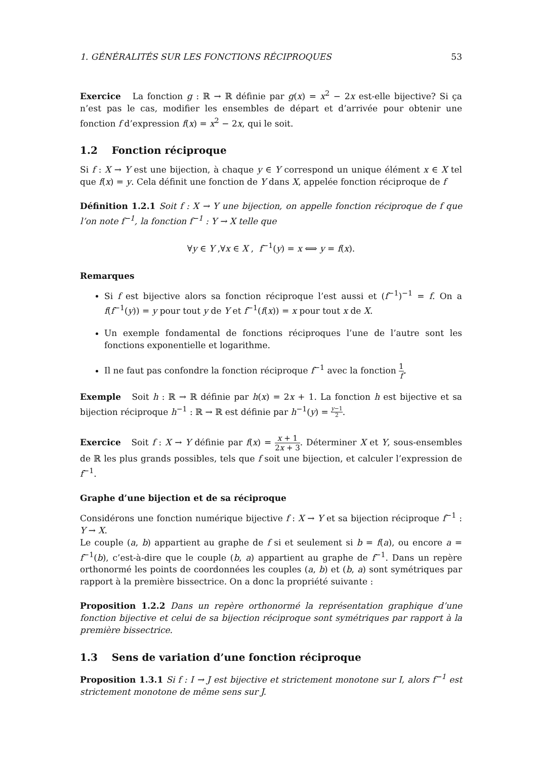1. GÉNÉRALITÉS SUR LES FONCTIONS RÉCIPROQUES 53
Exercice La fonction g : ℝ → ℝ définie par g(x) = x<sup>2</sup> − 2x est-elle bijective? Si ça n’est pas le cas, modifier les ensembles de départ et d’arrivée pour obtenir une fonction f d’expression f(x) = x<sup>2</sup> − 2x, qui le soit.
1.2 Fonction réciproque
Si f : X → Y est une bijection, à chaque y ∈ Y correspond un unique élément x ∈ X tel que f(x) = y. Cela définit une fonction de Y dans X, appelée fonction réciproque de f
Définition 1.2.1 Soit f : X → Y une bijection, on appelle fonction réciproque de f que l’on note f<sup>−1</sup>, la fonction f<sup>−1</sup> : Y → X telle que
∀y ∈ Y ,∀x ∈ X , f<sup>−1</sup>(y) = x ⟺ y = f(x).
Remarques
Si f est bijective alors sa fonction réciproque l’est aussi et (f<sup>−1</sup>)<sup>−1</sup> = f. On a f(f<sup>−1</sup>(y)) = y pour tout y de Y et f<sup>−1</sup>(f(x)) = x pour tout x de X.
Un exemple fondamental de fonctions réciproques l’une de l’autre sont les fonctions exponentielle et logarithme.
Il ne faut pas confondre la fonction réciproque f<sup>−1</sup> avec la fonction 1 f.
Exemple Soit h : ℝ → ℝ définie par h(x) = 2x + 1. La fonction h est bijective et sa bijection réciproque h<sup>−1</sup> : ℝ → ℝ est définie par h<sup>−1</sup>(y) = y−1 2.
Exercice Soit f : X → Y définie par f(x) = x + 1 2x + 3. Déterminer X et Y, sous-ensembles de ℝ les plus grands possibles, tels que f soit une bijection, et calculer l’expression de f<sup>−1</sup>.
Graphe d’une bijection et de sa réciproque
Considérons une fonction numérique bijective f : X → Y et sa bijection réciproque f<sup>−1</sup> : Y → X.
Le couple (a, b) appartient au graphe de f si et seulement si b = f(a), ou encore a = f<sup>−1</sup>(b), c’est-à-dire que le couple (b, a) appartient au graphe de f<sup>−1</sup>. Dans un repère orthonormé les points de coordonnées les couples (a, b) et (b, a) sont symétriques par rapport à la première bissectrice. On a donc la propriété suivante :
Proposition 1.2.2 Dans un repère orthonormé la représentation graphique d’une fonction bijective et celui de sa bijection réciproque sont symétriques par rapport à la première bissectrice.
1.3 Sens de variation d’une fonction réciproque
Proposition 1.3.1 Si f : I → J est bijective et strictement monotone sur I, alors f<sup>−1</sup> est strictement monotone de même sens sur J.